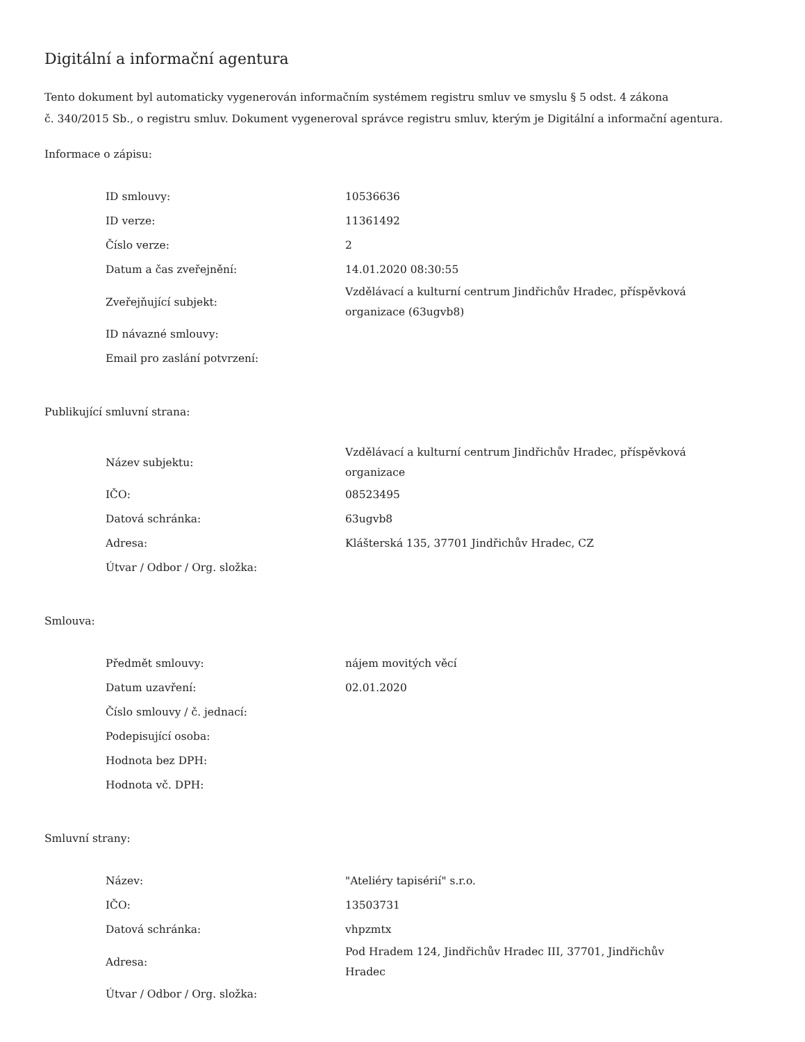Digitální a informační agentura
Tento dokument byl automaticky vygenerován informačním systémem registru smluv ve smyslu § 5 odst. 4 zákona
č. 340/2015 Sb., o registru smluv. Dokument vygeneroval správce registru smluv, kterým je Digitální a informační agentura.
Informace o zápisu:
| ID smlouvy: | 10536636 |
| ID verze: | 11361492 |
| Číslo verze: | 2 |
| Datum a čas zveřejnění: | 14.01.2020 08:30:55 |
| Zveřejňující subjekt: | Vzdělávací a kulturní centrum Jindřichův Hradec, příspěvková organizace (63ugvb8) |
| ID návazné smlouvy: | |
| Email pro zaslání potvrzení: | |
Publikující smluvní strana:
| Název subjektu: | Vzdělávací a kulturní centrum Jindřichův Hradec, příspěvková organizace |
| IČO: | 08523495 |
| Datová schránka: | 63ugvb8 |
| Adresa: | Klášterská 135, 37701 Jindřichův Hradec, CZ |
| Útvar / Odbor / Org. složka: | |
Smlouva:
| Předmět smlouvy: | nájem movitých věcí |
| Datum uzavření: | 02.01.2020 |
| Číslo smlouvy / č. jednací: | |
| Podepisující osoba: | |
| Hodnota bez DPH: | |
| Hodnota vč. DPH: | |
Smluvní strany:
| Název: | "Ateliéry tapisérií" s.r.o. |
| IČO: | 13503731 |
| Datová schránka: | vhpzmtx |
| Adresa: | Pod Hradem 124, Jindřichův Hradec III, 37701, Jindřichův Hradec |
| Útvar / Odbor / Org. složka: | |